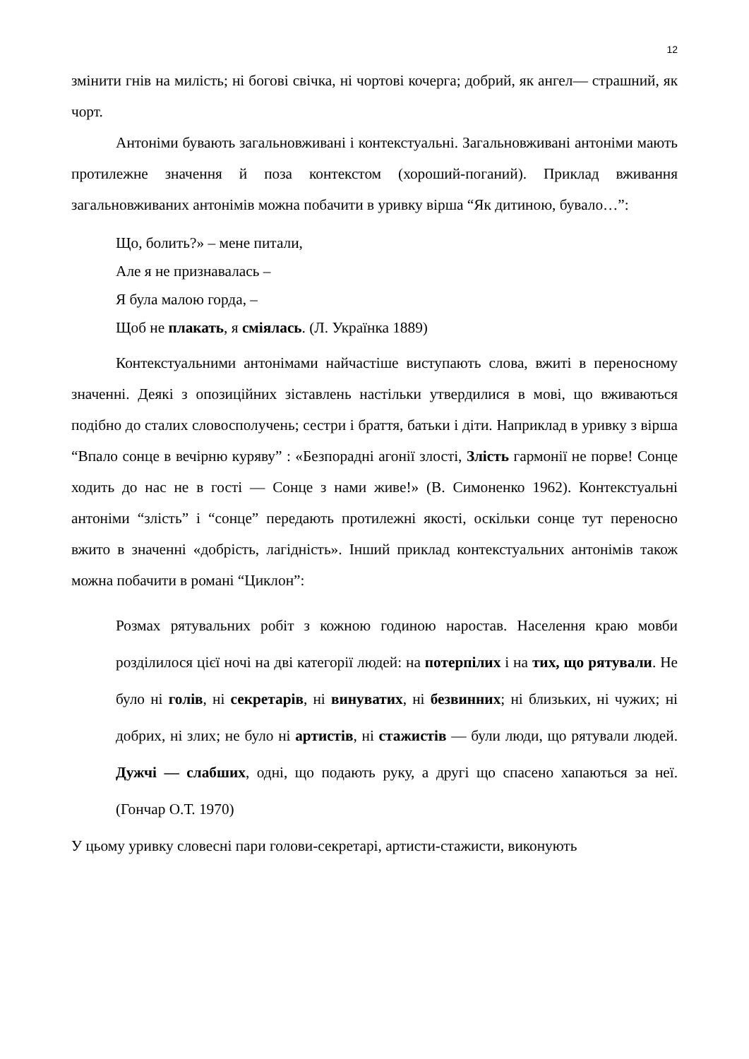12
змінити гнів на милість; ні богові свічка, ні чортові кочерга; добрий, як ангел— страшний, як чорт.
Антоніми бувають загальновживані і контекстуальні. Загальновживані антоніми мають протилежне значення й поза контекстом (хороший-поганий). Приклад вживання загальновживаних антонімів можна побачити в уривку вірша “Як дитиною, бувало…”:
Що, болить?» – мене питали,
Але я не признавалась –
Я була малою горда, –
Щоб не плакать, я сміялась. (Л. Українка 1889)
Контекстуальними антонімами найчастіше виступають слова, вжиті в переносному значенні. Деякі з опозиційних зіставлень настільки утвердилися в мові, що вживаються подібно до сталих словосполучень; сестри і браття, батьки і діти. Наприклад в уривку з вірша “Впало сонце в вечірню куряву” : «Безпорадні агонії злості, Злість гармонії не порве! Сонце ходить до нас не в гості — Сонце з нами живе!» (В. Симоненко 1962). Контекстуальні антоніми “злість” і “сонце” передають протилежні якості, оскільки сонце тут переносно вжито в значенні «добрість, лагідність». Інший приклад контекстуальних антонімів також можна побачити в романі “Циклон”:
Розмах рятувальних робіт з кожною годиною наростав. Населення краю мовби розділилося цієї ночі на дві категорії людей: на потерпілих і на тих, що рятували. Не було ні голів, ні секретарів, ні винуватих, ні безвинних; ні близьких, ні чужих; ні добрих, ні злих; не було ні артистів, ні стажистів — були люди, що рятували людей. Дужчі — слабших, одні, що подають руку, а другі що спасено хапаються за неї. (Гончар О.Т. 1970)
У цьому уривку словесні пари голови-секретарі, артисти-стажисти, виконують